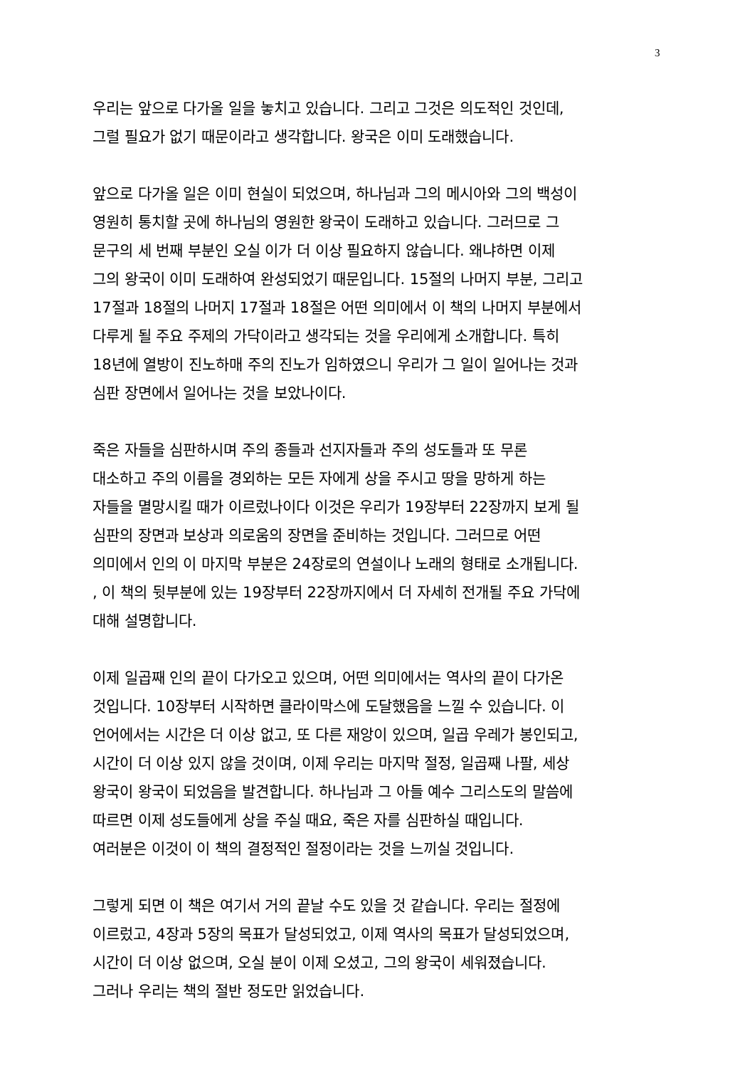3
우리는 앞으로 다가올 일을 놓치고 있습니다. 그리고 그것은 의도적인 것인데,
그럴 필요가 없기 때문이라고 생각합니다. 왕국은 이미 도래했습니다.
앞으로 다가올 일은 이미 현실이 되었으며, 하나님과 그의 메시아와 그의 백성이
영원히 통치할 곳에 하나님의 영원한 왕국이 도래하고 있습니다. 그러므로 그
문구의 세 번째 부분인 오실 이가 더 이상 필요하지 않습니다. 왜냐하면 이제
그의 왕국이 이미 도래하여 완성되었기 때문입니다. 15절의 나머지 부분, 그리고
17절과 18절의 나머지 17절과 18절은 어떤 의미에서 이 책의 나머지 부분에서
다루게 될 주요 주제의 가닥이라고 생각되는 것을 우리에게 소개합니다. 특히
18년에 열방이 진노하매 주의 진노가 임하였으니 우리가 그 일이 일어나는 것과
심판 장면에서 일어나는 것을 보았나이다.
죽은 자들을 심판하시며 주의 종들과 선지자들과 주의 성도들과 또 무론
대소하고 주의 이름을 경외하는 모든 자에게 상을 주시고 땅을 망하게 하는
자들을 멸망시킬 때가 이르렀나이다 이것은 우리가 19장부터 22장까지 보게 될
심판의 장면과 보상과 의로움의 장면을 준비하는 것입니다. 그러므로 어떤
의미에서 인의 이 마지막 부분은 24장로의 연설이나 노래의 형태로 소개됩니다.
, 이 책의 뒷부분에 있는 19장부터 22장까지에서 더 자세히 전개될 주요 가닥에
대해 설명합니다.
이제 일곱째 인의 끝이 다가오고 있으며, 어떤 의미에서는 역사의 끝이 다가온
것입니다. 10장부터 시작하면 클라이막스에 도달했음을 느낄 수 있습니다. 이
언어에서는 시간은 더 이상 없고, 또 다른 재앙이 있으며, 일곱 우레가 봉인되고,
시간이 더 이상 있지 않을 것이며, 이제 우리는 마지막 절정, 일곱째 나팔, 세상
왕국이 왕국이 되었음을 발견합니다. 하나님과 그 아들 예수 그리스도의 말씀에
따르면 이제 성도들에게 상을 주실 때요, 죽은 자를 심판하실 때입니다.
여러분은 이것이 이 책의 결정적인 절정이라는 것을 느끼실 것입니다.
그렇게 되면 이 책은 여기서 거의 끝날 수도 있을 것 같습니다. 우리는 절정에
이르렀고, 4장과 5장의 목표가 달성되었고, 이제 역사의 목표가 달성되었으며,
시간이 더 이상 없으며, 오실 분이 이제 오셨고, 그의 왕국이 세워졌습니다.
그러나 우리는 책의 절반 정도만 읽었습니다.